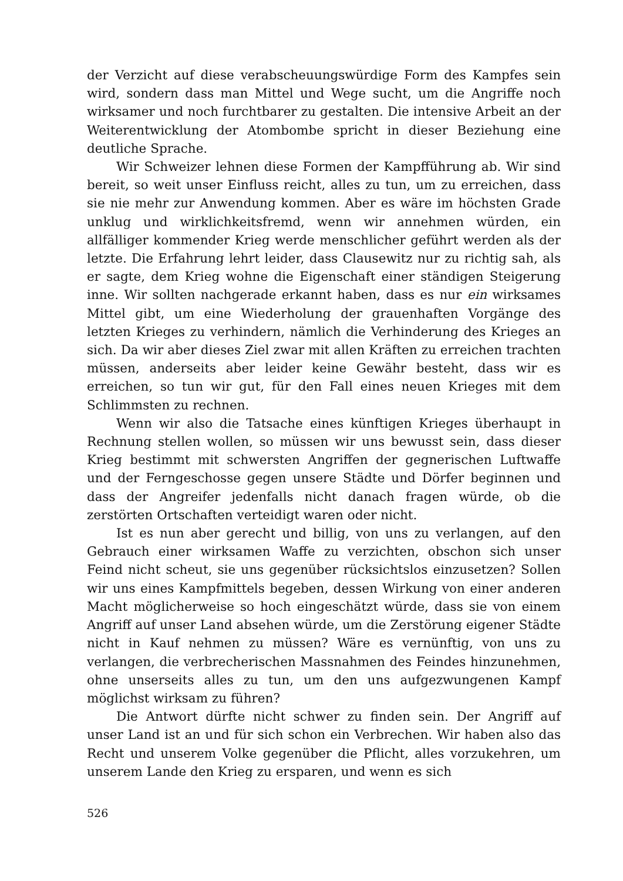der Verzicht auf diese verabscheuungswürdige Form des Kampfes sein wird, sondern dass man Mittel und Wege sucht, um die Angriffe noch wirksamer und noch furchtbarer zu gestalten. Die intensive Arbeit an der Weiterentwicklung der Atombombe spricht in dieser Beziehung eine deutliche Sprache.
Wir Schweizer lehnen diese Formen der Kampfführung ab. Wir sind bereit, so weit unser Einfluss reicht, alles zu tun, um zu erreichen, dass sie nie mehr zur Anwendung kommen. Aber es wäre im höchsten Grade unklug und wirklichkeitsfremd, wenn wir annehmen würden, ein allfälliger kommender Krieg werde menschlicher geführt werden als der letzte. Die Erfahrung lehrt leider, dass Clausewitz nur zu richtig sah, als er sagte, dem Krieg wohne die Eigenschaft einer ständigen Steigerung inne. Wir sollten nachgerade erkannt haben, dass es nur ein wirksames Mittel gibt, um eine Wiederholung der grauenhaften Vorgänge des letzten Krieges zu verhindern, nämlich die Verhinderung des Krieges an sich. Da wir aber dieses Ziel zwar mit allen Kräften zu erreichen trachten müssen, anderseits aber leider keine Gewähr besteht, dass wir es erreichen, so tun wir gut, für den Fall eines neuen Krieges mit dem Schlimmsten zu rechnen.
Wenn wir also die Tatsache eines künftigen Krieges überhaupt in Rechnung stellen wollen, so müssen wir uns bewusst sein, dass dieser Krieg bestimmt mit schwersten Angriffen der gegnerischen Luftwaffe und der Ferngeschosse gegen unsere Städte und Dörfer beginnen und dass der Angreifer jedenfalls nicht danach fragen würde, ob die zerstörten Ortschaften verteidigt waren oder nicht.
Ist es nun aber gerecht und billig, von uns zu verlangen, auf den Gebrauch einer wirksamen Waffe zu verzichten, obschon sich unser Feind nicht scheut, sie uns gegenüber rücksichtslos einzusetzen? Sollen wir uns eines Kampfmittels begeben, dessen Wirkung von einer anderen Macht möglicherweise so hoch eingeschätzt würde, dass sie von einem Angriff auf unser Land absehen würde, um die Zerstörung eigener Städte nicht in Kauf nehmen zu müssen? Wäre es vernünftig, von uns zu verlangen, die verbrecherischen Massnahmen des Feindes hinzunehmen, ohne unserseits alles zu tun, um den uns aufgezwungenen Kampf möglichst wirksam zu führen?
Die Antwort dürfte nicht schwer zu finden sein. Der Angriff auf unser Land ist an und für sich schon ein Verbrechen. Wir haben also das Recht und unserem Volke gegenüber die Pflicht, alles vorzukehren, um unserem Lande den Krieg zu ersparen, und wenn es sich
526